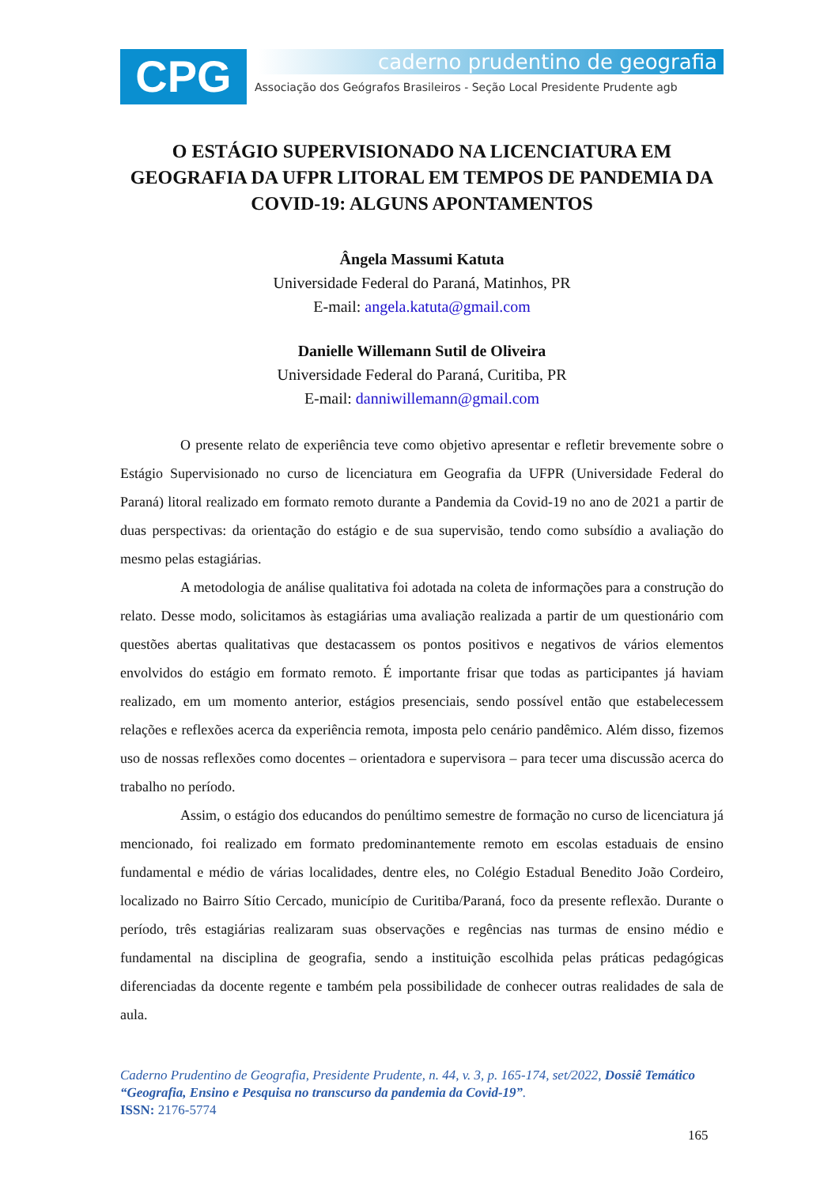CPG
caderno prudentino de geografia
Associação dos Geógrafos Brasileiros - Seção Local Presidente Prudente agb
O ESTÁGIO SUPERVISIONADO NA LICENCIATURA EM GEOGRAFIA DA UFPR LITORAL EM TEMPOS DE PANDEMIA DA COVID-19: ALGUNS APONTAMENTOS
Ângela Massumi Katuta
Universidade Federal do Paraná, Matinhos, PR
E-mail: angela.katuta@gmail.com
Danielle Willemann Sutil de Oliveira
Universidade Federal do Paraná, Curitiba, PR
E-mail: danniwillemann@gmail.com
O presente relato de experiência teve como objetivo apresentar e refletir brevemente sobre o Estágio Supervisionado no curso de licenciatura em Geografia da UFPR (Universidade Federal do Paraná) litoral realizado em formato remoto durante a Pandemia da Covid-19 no ano de 2021 a partir de duas perspectivas: da orientação do estágio e de sua supervisão, tendo como subsídio a avaliação do mesmo pelas estagiárias.
A metodologia de análise qualitativa foi adotada na coleta de informações para a construção do relato. Desse modo, solicitamos às estagiárias uma avaliação realizada a partir de um questionário com questões abertas qualitativas que destacassem os pontos positivos e negativos de vários elementos envolvidos do estágio em formato remoto. É importante frisar que todas as participantes já haviam realizado, em um momento anterior, estágios presenciais, sendo possível então que estabelecessem relações e reflexões acerca da experiência remota, imposta pelo cenário pandêmico. Além disso, fizemos uso de nossas reflexões como docentes – orientadora e supervisora – para tecer uma discussão acerca do trabalho no período.
Assim, o estágio dos educandos do penúltimo semestre de formação no curso de licenciatura já mencionado, foi realizado em formato predominantemente remoto em escolas estaduais de ensino fundamental e médio de várias localidades, dentre eles, no Colégio Estadual Benedito João Cordeiro, localizado no Bairro Sítio Cercado, município de Curitiba/Paraná, foco da presente reflexão. Durante o período, três estagiárias realizaram suas observações e regências nas turmas de ensino médio e fundamental na disciplina de geografia, sendo a instituição escolhida pelas práticas pedagógicas diferenciadas da docente regente e também pela possibilidade de conhecer outras realidades de sala de aula.
Caderno Prudentino de Geografia, Presidente Prudente, n. 44, v. 3, p. 165-174, set/2022, Dossiê Temático “Geografia, Ensino e Pesquisa no transcurso da pandemia da Covid-19”.
ISSN: 2176-5774
165